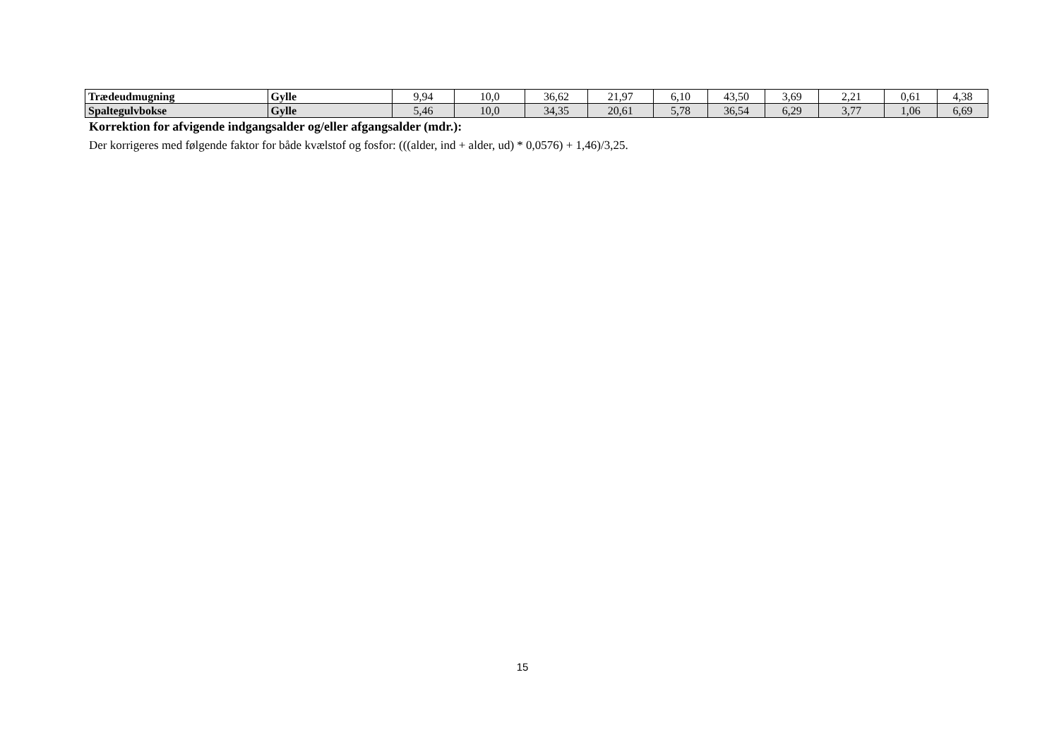| Trædeudmugning | Gylle | 9,94 | 10,0 | 36,62 | 21,97 | 6,10 | 43,50 | 3,69 | 2,21 | 0,61 | 4,38 |
| Spaltegulvbokse | Gylle | 5,46 | 10,0 | 34,35 | 20,61 | 5,78 | 36,54 | 6,29 | 3,77 | 1,06 | 6,69 |
Korrektion for afvigende indgangsalder og/eller afgangsalder (mdr.):
Der korrigeres med følgende faktor for både kvælstof og fosfor: (((alder, ind + alder, ud) * 0,0576) + 1,46)/3,25.
15